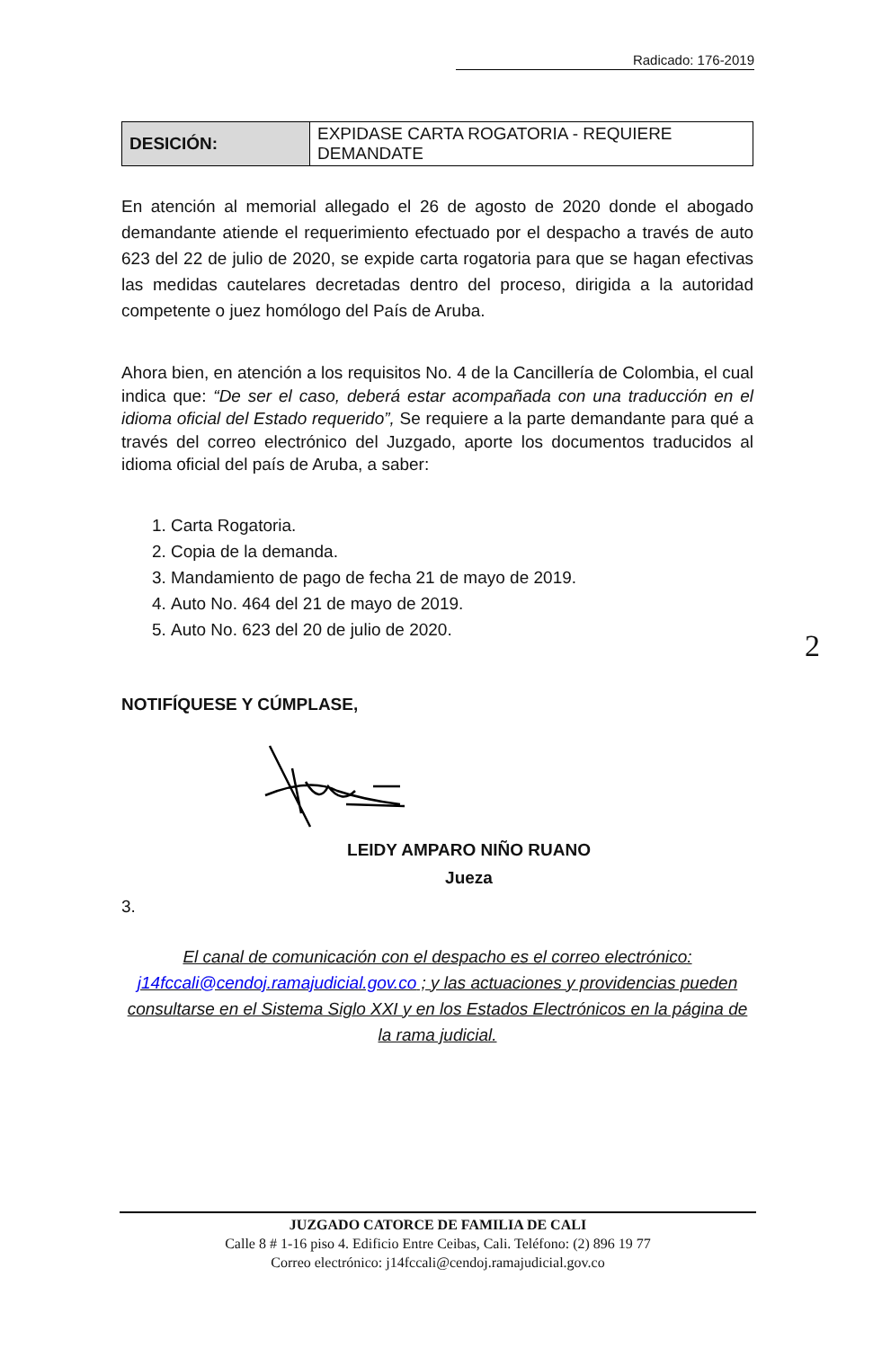Radicado: 176-2019
| DESICIÓN: | EXPIDASE CARTA ROGATORIA - REQUIERE DEMANDATE |
En atención al memorial allegado el 26 de agosto de 2020 donde el abogado demandante atiende el requerimiento efectuado por el despacho a través de auto 623 del 22 de julio de 2020, se expide carta rogatoria para que se hagan efectivas las medidas cautelares decretadas dentro del proceso, dirigida a la autoridad competente o juez homólogo del País de Aruba.
Ahora bien, en atención a los requisitos No. 4 de la Cancillería de Colombia, el cual indica que: “De ser el caso, deberá estar acompañada con una traducción en el idioma oficial del Estado requerido”, Se requiere a la parte demandante para qué a través del correo electrónico del Juzgado, aporte los documentos traducidos al idioma oficial del país de Aruba, a saber:
1. Carta Rogatoria.
2. Copia de la demanda.
3. Mandamiento de pago de fecha 21 de mayo de 2019.
4. Auto No. 464 del 21 de mayo de 2019.
5. Auto No. 623 del 20 de julio de 2020.
NOTIFÍQUESE Y CÚMPLASE,
LEIDY AMPARO NIÑO RUANO
Jueza
3.
El canal de comunicación con el despacho es el correo electrónico: j14fccali@cendoj.ramajudicial.gov.co ; y las actuaciones y providencias pueden consultarse en el Sistema Siglo XXI y en los Estados Electrónicos en la página de la rama judicial.
2
JUZGADO CATORCE DE FAMILIA DE CALI
Calle 8 # 1-16 piso 4. Edificio Entre Ceibas, Cali. Teléfono: (2) 896 19 77
Correo electrónico: j14fccali@cendoj.ramajudicial.gov.co